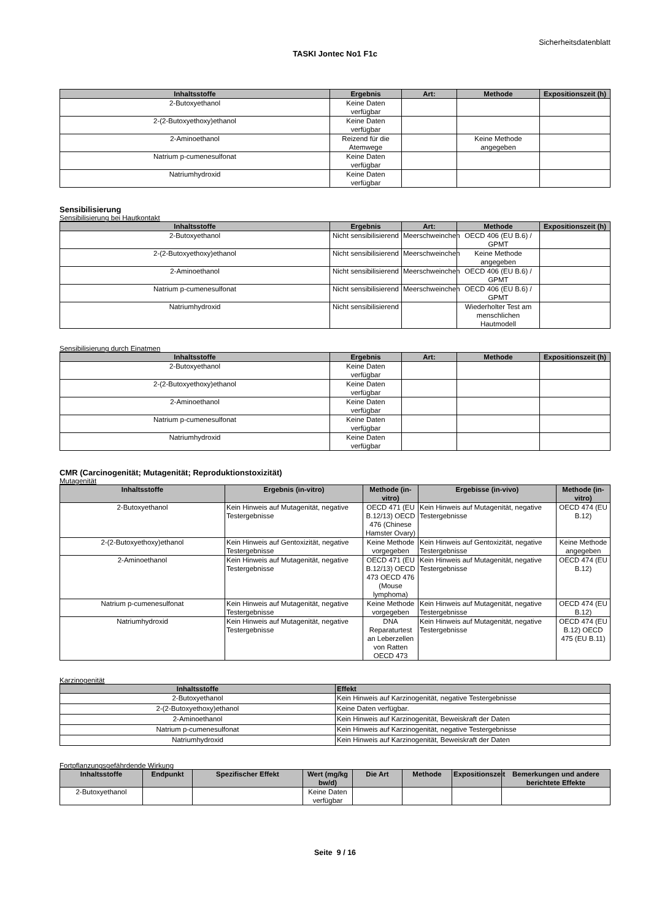Sicherheitsdatenblatt
TASKI Jontec No1 F1c
| Inhaltsstoffe | Ergebnis | Art: | Methode | Expositionszeit (h) |
| --- | --- | --- | --- | --- |
| 2-Butoxyethanol | Keine Daten verfügbar | | | |
| 2-(2-Butoxyethoxy)ethanol | Keine Daten verfügbar | | | |
| 2-Aminoethanol | Reizend für die Atemwege | | Keine Methode angegeben | |
| Natrium p-cumenesulfonat | Keine Daten verfügbar | | | |
| Natriumhydroxid | Keine Daten verfügbar | | | |
Sensibilisierung
Sensibilisierung bei Hautkontakt
| Inhaltsstoffe | Ergebnis | Art: | Methode | Expositionszeit (h) |
| --- | --- | --- | --- | --- |
| 2-Butoxyethanol | Nicht sensibilisierend | Meerschweinchen | OECD 406 (EU B.6) / GPMT | |
| 2-(2-Butoxyethoxy)ethanol | Nicht sensibilisierend | Meerschweinchen | Keine Methode angegeben | |
| 2-Aminoethanol | Nicht sensibilisierend | Meerschweinchen | OECD 406 (EU B.6) / GPMT | |
| Natrium p-cumenesulfonat | Nicht sensibilisierend | Meerschweinchen | OECD 406 (EU B.6) / GPMT | |
| Natriumhydroxid | Nicht sensibilisierend | | Wiederholter Test am menschlichen Hautmodell | |
Sensibilisierung durch Einatmen
| Inhaltsstoffe | Ergebnis | Art: | Methode | Expositionszeit (h) |
| --- | --- | --- | --- | --- |
| 2-Butoxyethanol | Keine Daten verfügbar | | | |
| 2-(2-Butoxyethoxy)ethanol | Keine Daten verfügbar | | | |
| 2-Aminoethanol | Keine Daten verfügbar | | | |
| Natrium p-cumenesulfonat | Keine Daten verfügbar | | | |
| Natriumhydroxid | Keine Daten verfügbar | | | |
CMR (Carcinogenität; Mutagenität; Reproduktionstoxizität)
Mutagenität
| Inhaltsstoffe | Ergebnis (in-vitro) | Methode (in-vitro) | Ergebisse (in-vivo) | Methode (in-vitro) |
| --- | --- | --- | --- | --- |
| 2-Butoxyethanol | Kein Hinweis auf Mutagenität, negative Testergebnisse | OECD 471 (EU B.12/13) OECD 476 (Chinese Hamster Ovary) | Kein Hinweis auf Mutagenität, negative Testergebnisse | OECD 474 (EU B.12) |
| 2-(2-Butoxyethoxy)ethanol | Kein Hinweis auf Gentoxizität, negative Testergebnisse | Keine Methode vorgegeben | Kein Hinweis auf Gentoxizität, negative Testergebnisse | Keine Methode angegeben |
| 2-Aminoethanol | Kein Hinweis auf Mutagenität, negative Testergebnisse | OECD 471 (EU B.12/13) OECD 473 OECD 476 (Mouse lymphoma) | Kein Hinweis auf Mutagenität, negative Testergebnisse | OECD 474 (EU B.12) |
| Natrium p-cumenesulfonat | Kein Hinweis auf Mutagenität, negative Testergebnisse | Keine Methode vorgegeben | Kein Hinweis auf Mutagenität, negative Testergebnisse | OECD 474 (EU B.12) |
| Natriumhydroxid | Kein Hinweis auf Mutagenität, negative Testergebnisse | DNA Reparaturtest an Leberzellen von Ratten OECD 473 | Kein Hinweis auf Mutagenität, negative Testergebnisse | OECD 474 (EU B.12) OECD 475 (EU B.11) |
Karzinogenität
| Inhaltsstoffe | Effekt |
| --- | --- |
| 2-Butoxyethanol | Kein Hinweis auf Karzinogenität, negative Testergebnisse |
| 2-(2-Butoxyethoxy)ethanol | Keine Daten verfügbar. |
| 2-Aminoethanol | Kein Hinweis auf Karzinogenität, Beweiskraft der Daten |
| Natrium p-cumenesulfonat | Kein Hinweis auf Karzinogenität, negative Testergebnisse |
| Natriumhydroxid | Kein Hinweis auf Karzinogenität, Beweiskraft der Daten |
Fortpflanzungsgefährdende Wirkung
| Inhaltsstoffe | Endpunkt | Spezifischer Effekt | Wert (mg/kg bw/d) | Die Art | Methode | Expositionszeit | Bemerkungen und andere berichtete Effekte |
| --- | --- | --- | --- | --- | --- | --- | --- |
| 2-Butoxyethanol | | | Keine Daten verfügbar | | | | |
Seite 9 / 16